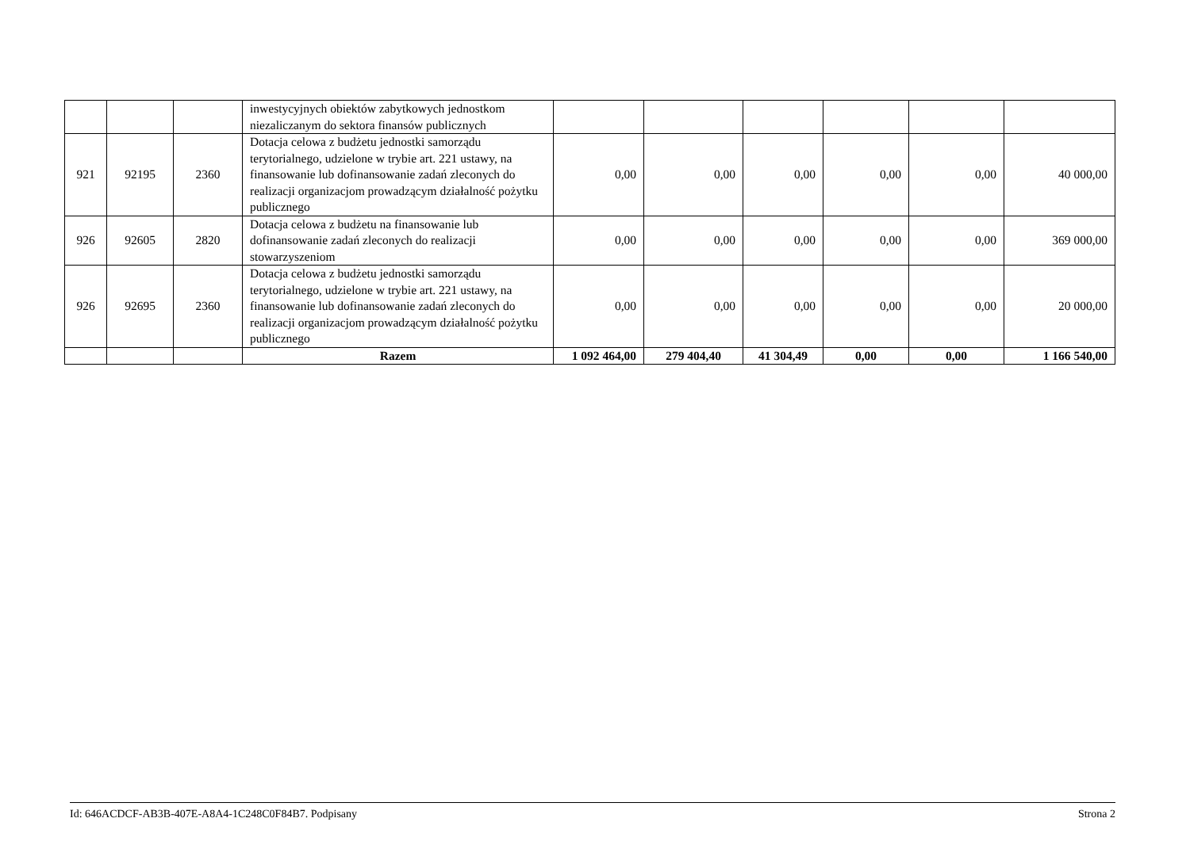| | | | inwestycyjnych obiektów zabytkowych jednostkom niezaliczanym do sektora finansów publicznych | | | | | | |
| 921 | 92195 | 2360 | Dotacja celowa z budżetu jednostki samorządu terytorialnego, udzielone w trybie art. 221 ustawy, na finansowanie lub dofinansowanie zadań zleconych do realizacji organizacjom prowadzącym działalność pożytku publicznego | 0,00 | 0,00 | 0,00 | 0,00 | 0,00 | 40 000,00 |
| 926 | 92605 | 2820 | Dotacja celowa z budżetu na finansowanie lub dofinansowanie zadań zleconych do realizacji stowarzyszeniom | 0,00 | 0,00 | 0,00 | 0,00 | 0,00 | 369 000,00 |
| 926 | 92695 | 2360 | Dotacja celowa z budżetu jednostki samorządu terytorialnego, udzielone w trybie art. 221 ustawy, na finansowanie lub dofinansowanie zadań zleconych do realizacji organizacjom prowadzącym działalność pożytku publicznego | 0,00 | 0,00 | 0,00 | 0,00 | 0,00 | 20 000,00 |
| | | | Razem | 1 092 464,00 | 279 404,40 | 41 304,49 | 0,00 | 0,00 | 1 166 540,00 |
Id: 646ACDCF-AB3B-407E-A8A4-1C248C0F84B7. Podpisany Strona 2